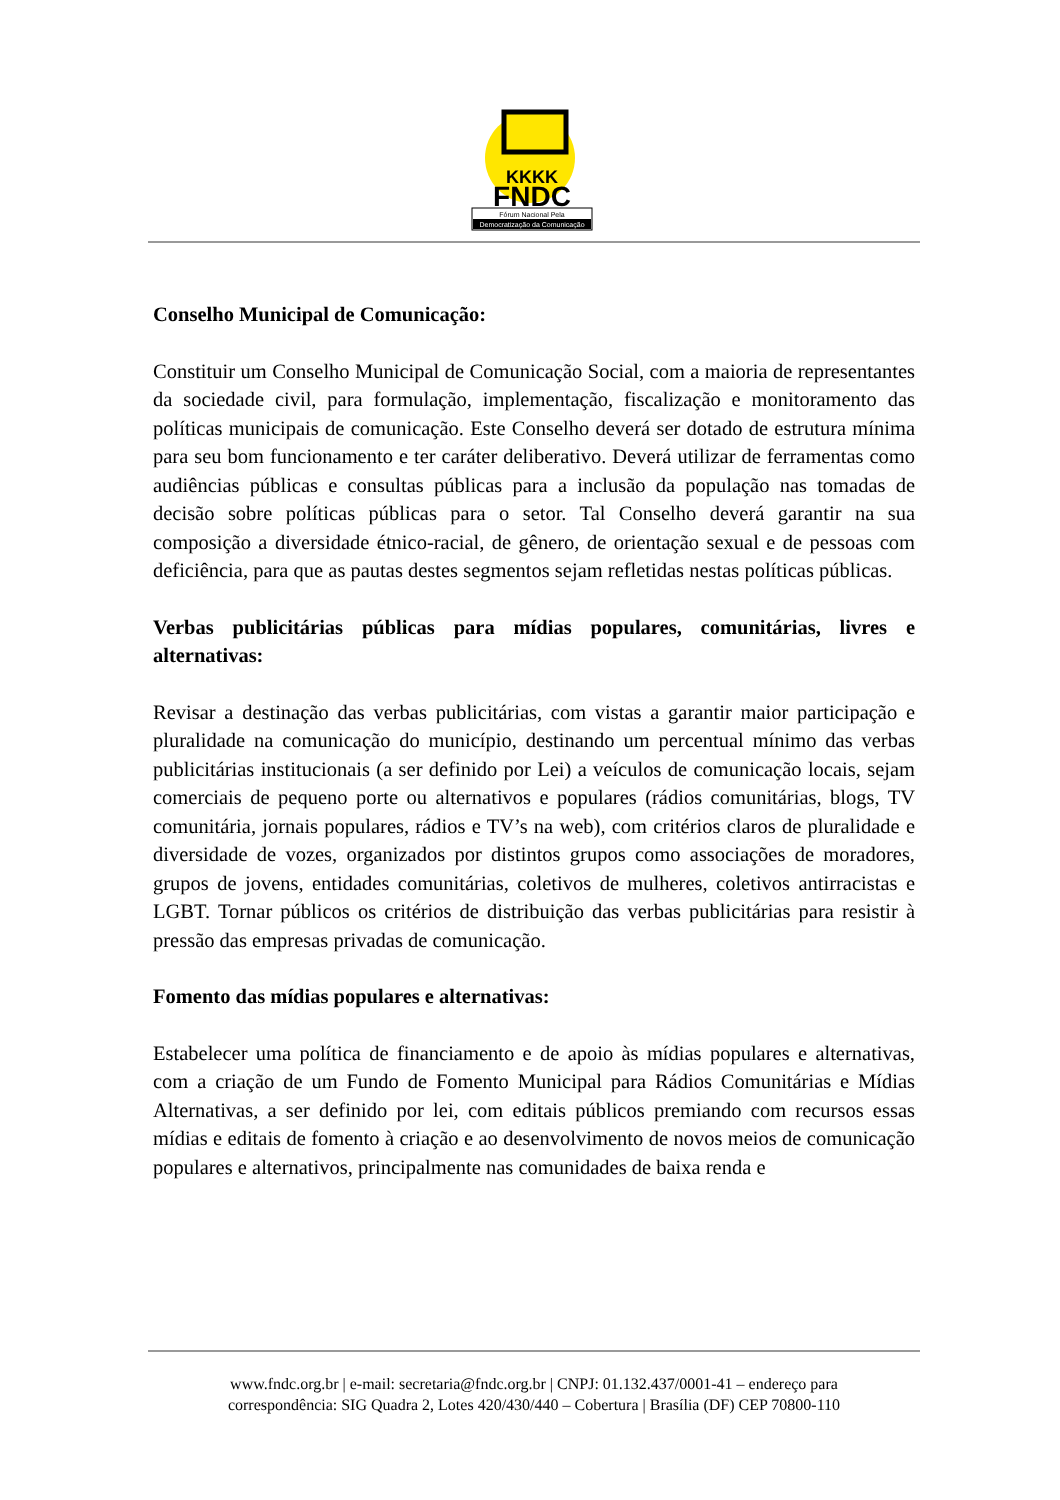KKKK
FNDC
Fórum Nacional Pela
Democratização da Comunicação
Conselho Municipal de Comunicação:
Constituir um Conselho Municipal de Comunicação Social, com a maioria de representantes da sociedade civil, para formulação, implementação, fiscalização e monitoramento das políticas municipais de comunicação. Este Conselho deverá ser dotado de estrutura mínima para seu bom funcionamento e ter caráter deliberativo. Deverá utilizar de ferramentas como audiências públicas e consultas públicas para a inclusão da população nas tomadas de decisão sobre políticas públicas para o setor. Tal Conselho deverá garantir na sua composição a diversidade étnico-racial, de gênero, de orientação sexual e de pessoas com deficiência, para que as pautas destes segmentos sejam refletidas nestas políticas públicas.
Verbas publicitárias públicas para mídias populares, comunitárias, livres e alternativas:
Revisar a destinação das verbas publicitárias, com vistas a garantir maior participação e pluralidade na comunicação do município, destinando um percentual mínimo das verbas publicitárias institucionais (a ser definido por Lei) a veículos de comunicação locais, sejam comerciais de pequeno porte ou alternativos e populares (rádios comunitárias, blogs, TV comunitária, jornais populares, rádios e TV’s na web), com critérios claros de pluralidade e diversidade de vozes, organizados por distintos grupos como associações de moradores, grupos de jovens, entidades comunitárias, coletivos de mulheres, coletivos antirracistas e LGBT. Tornar públicos os critérios de distribuição das verbas publicitárias para resistir à pressão das empresas privadas de comunicação.
Fomento das mídias populares e alternativas:
Estabelecer uma política de financiamento e de apoio às mídias populares e alternativas, com a criação de um Fundo de Fomento Municipal para Rádios Comunitárias e Mídias Alternativas, a ser definido por lei, com editais públicos premiando com recursos essas mídias e editais de fomento à criação e ao desenvolvimento de novos meios de comunicação populares e alternativos, principalmente nas comunidades de baixa renda e
www.fndc.org.br | e-mail: secretaria@fndc.org.br | CNPJ: 01.132.437/0001-41 – endereço para
correspondência: SIG Quadra 2, Lotes 420/430/440 – Cobertura | Brasília (DF) CEP 70800-110